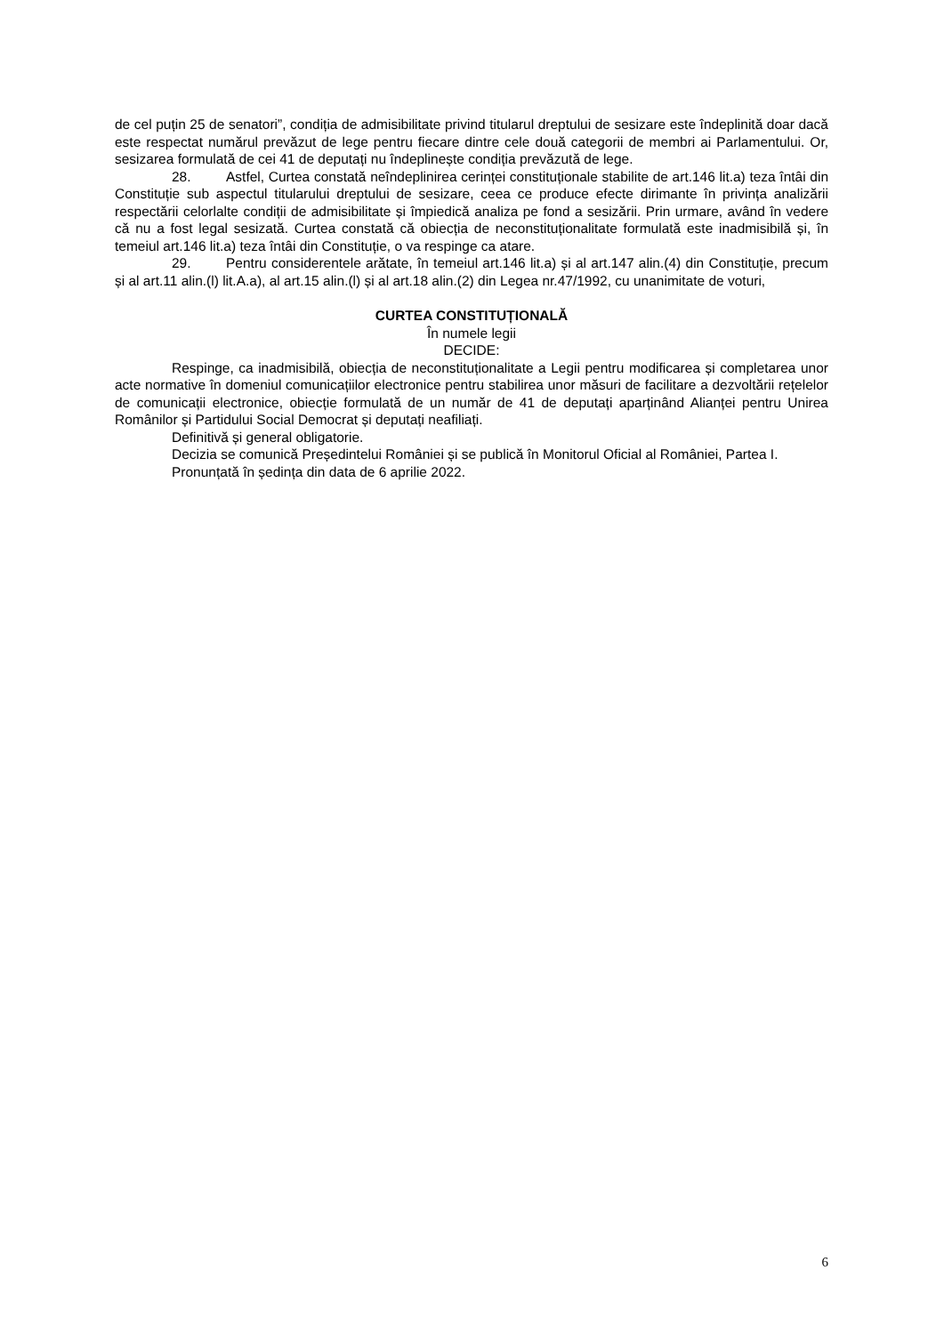de cel puțin 25 de senatori”, condiția de admisibilitate privind titularul dreptului de sesizare este îndeplinită doar dacă este respectat numărul prevăzut de lege pentru fiecare dintre cele două categorii de membri ai Parlamentului. Or, sesizarea formulată de cei 41 de deputați nu îndeplinește condiția prevăzută de lege.
28. Astfel, Curtea constată neîndeplinirea cerinței constituționale stabilite de art.146 lit.a) teza întâi din Constituție sub aspectul titularului dreptului de sesizare, ceea ce produce efecte dirimante în privința analizării respectării celorlalte condiții de admisibilitate și împiedică analiza pe fond a sesizării. Prin urmare, având în vedere că nu a fost legal sesizată. Curtea constată că obiecția de neconstituționalitate formulată este inadmisibilă și, în temeiul art.146 lit.a) teza întâi din Constituție, o va respinge ca atare.
29. Pentru considerentele arătate, în temeiul art.146 lit.a) și al art.147 alin.(4) din Constituție, precum și al art.11 alin.(l) lit.A.a), al art.15 alin.(l) și al art.18 alin.(2) din Legea nr.47/1992, cu unanimitate de voturi,
CURTEA CONSTITUȚIONALĂ
În numele legii
DECIDE:
Respinge, ca inadmisibilă, obiecția de neconstituționalitate a Legii pentru modificarea și completarea unor acte normative în domeniul comunicațiilor electronice pentru stabilirea unor măsuri de facilitare a dezvoltării rețelelor de comunicații electronice, obiecție formulată de un număr de 41 de deputați aparținând Alianței pentru Unirea Românilor și Partidului Social Democrat și deputați neafiliați.
Definitivă și general obligatorie.
Decizia se comunică Președintelui României și se publică în Monitorul Oficial al României, Partea I.
Pronunțată în ședința din data de 6 aprilie 2022.
6